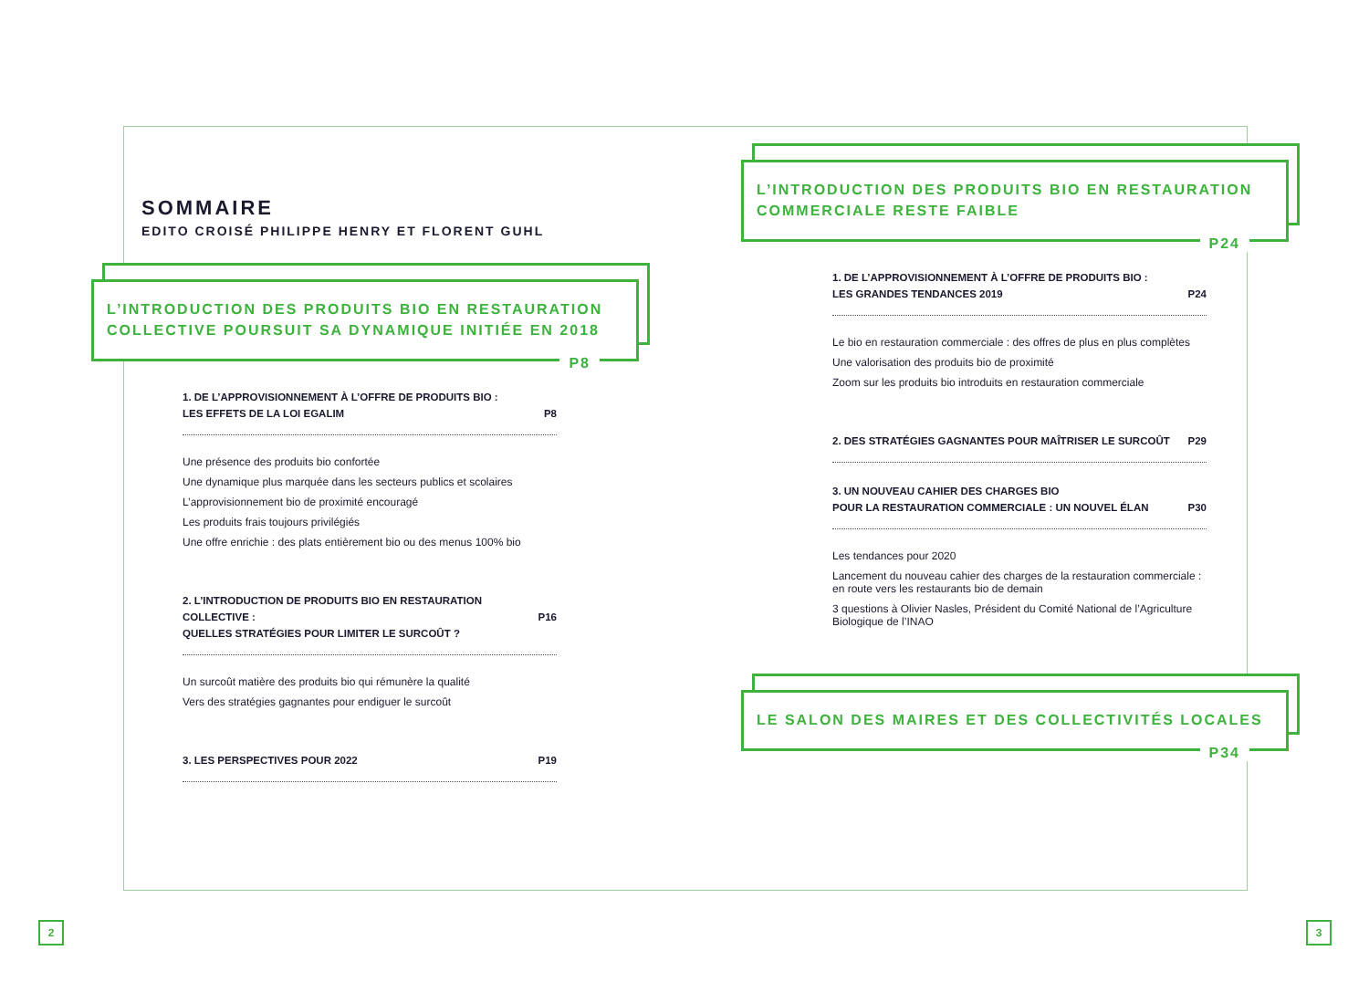SOMMAIRE
EDITO CROISÉ PHILIPPE HENRY ET FLORENT GUHL
L’INTRODUCTION DES PRODUITS BIO EN RESTAURATION COLLECTIVE POURSUIT SA DYNAMIQUE INITIÉE EN 2018
P8
1. DE L’APPROVISIONNEMENT À L’OFFRE DE PRODUITS BIO :
LES EFFETS DE LA LOI EGALIM
P8
Une présence des produits bio confortée
Une dynamique plus marquée dans les secteurs publics et scolaires
L’approvisionnement bio de proximité encouragé
Les produits frais toujours privilégiés
Une offre enrichie : des plats entièrement bio ou des menus 100% bio
2. L’INTRODUCTION DE PRODUITS BIO EN RESTAURATION COLLECTIVE :
QUELLES STRATÉGIES POUR LIMITER LE SURCOÛT ?
P16
Un surcoût matière des produits bio qui rémunère la qualité
Vers des stratégies gagnantes pour endiguer le surcoût
3. LES PERSPECTIVES POUR 2022 P19
L’INTRODUCTION DES PRODUITS BIO EN RESTAURATION COMMERCIALE RESTE FAIBLE
P24
1. DE L’APPROVISIONNEMENT À L’OFFRE DE PRODUITS BIO :
LES GRANDES TENDANCES 2019
P24
Le bio en restauration commerciale : des offres de plus en plus complètes
Une valorisation des produits bio de proximité
Zoom sur les produits bio introduits en restauration commerciale
2. DES STRATÉGIES GAGNANTES POUR MAÎTRISER LE SURCOÛT P29
3. UN NOUVEAU CAHIER DES CHARGES BIO
POUR LA RESTAURATION COMMERCIALE : UN NOUVEL ÉLAN
P30
Les tendances pour 2020
Lancement du nouveau cahier des charges de la restauration commerciale : en route vers les restaurants bio de demain
3 questions à Olivier Nasles, Président du Comité National de l’Agriculture Biologique de l’INAO
LE SALON DES MAIRES ET DES COLLECTIVITÉS LOCALES
P34
2 3